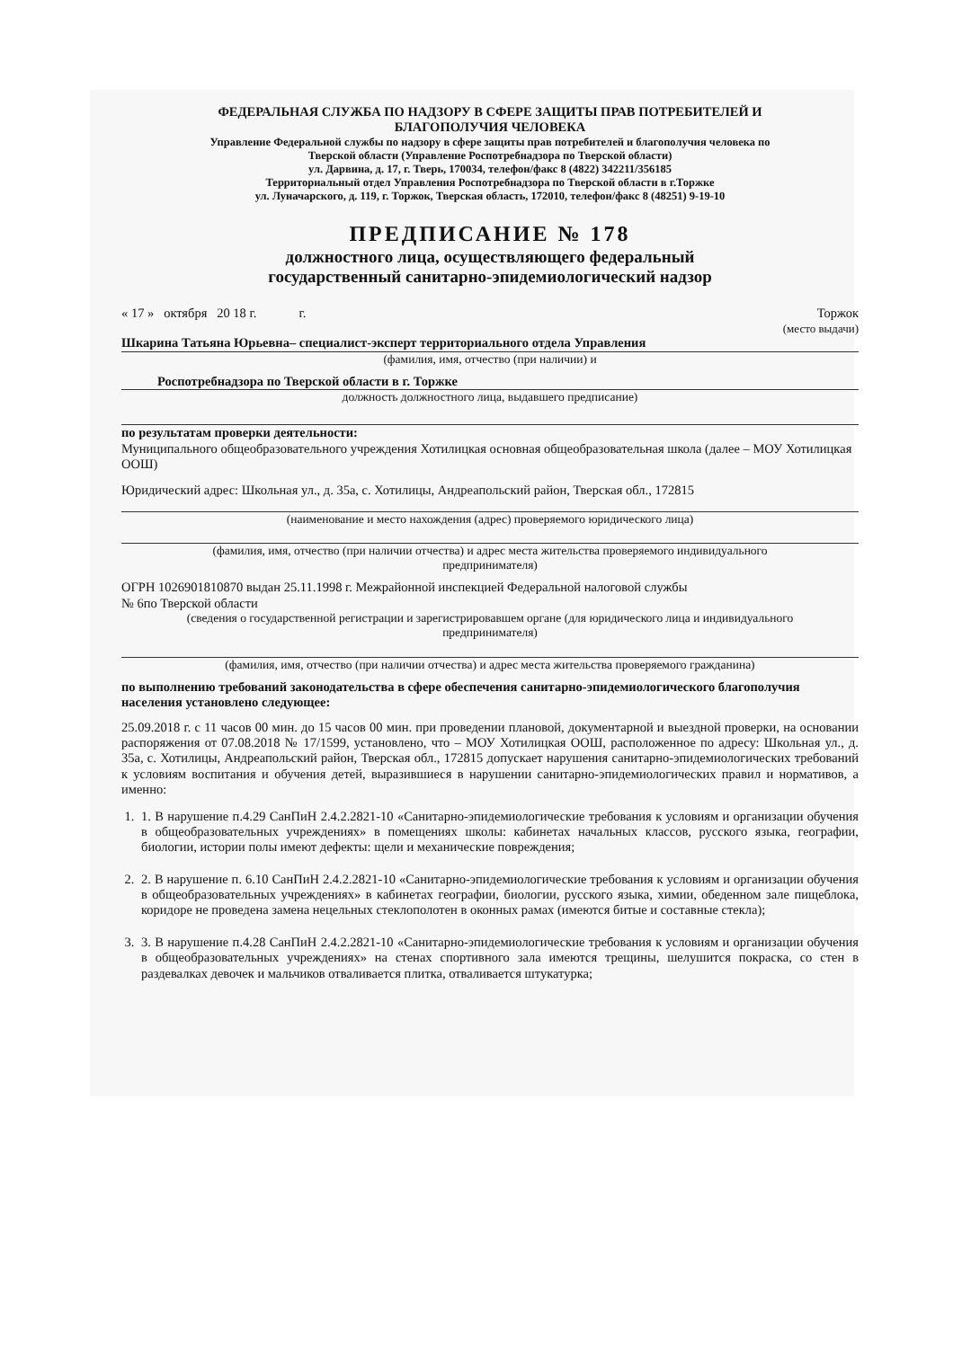ФЕДЕРАЛЬНАЯ СЛУЖБА ПО НАДЗОРУ В СФЕРЕ ЗАЩИТЫ ПРАВ ПОТРЕБИТЕЛЕЙ И
БЛАГОПОЛУЧИЯ ЧЕЛОВЕКА
Управление Федеральной службы по надзору в сфере защиты прав потребителей и благополучия человека по
Тверской области (Управление Роспотребнадзора по Тверской области)
ул. Дарвина, д. 17, г. Тверь, 170034, телефон/факс 8 (4822) 342211/356185
Территориальный отдел Управления Роспотребнадзора по Тверской области в г.Торжке
ул. Луначарского, д. 119, г. Торжок, Тверская область, 172010, телефон/факс 8 (48251) 9-19-10
ПРЕДПИСАНИЕ № 178
должностного лица, осуществляющего федеральный
государственный санитарно-эпидемиологический надзор
« 17 » октября 20 18 г. г. Торжок
(место выдачи)
Шкарина Татьяна Юрьевна– специалист-эксперт территориального отдела Управления
(фамилия, имя, отчество (при наличии) и
Роспотребнадзора по Тверской области в г. Торжке
должность должностного лица, выдавшего предписание)
по результатам проверки деятельности:
Муниципального общеобразовательного учреждения Хотилицкая основная общеобразовательная школа (далее – МОУ Хотилицкая ООШ)
Юридический адрес: Школьная ул., д. 35а, с. Хотилицы, Андреапольский район, Тверская обл., 172815
(наименование и место нахождения (адрес) проверяемого юридического лица)
(фамилия, имя, отчество (при наличии отчества) и адрес места жительства проверяемого индивидуального
предпринимателя)
ОГРН 1026901810870 выдан 25.11.1998 г. Межрайонной инспекцией Федеральной налоговой службы
№ 6по Тверской области
(сведения о государственной регистрации и зарегистрировавшем органе (для юридического лица и индивидуального
предпринимателя)
(фамилия, имя, отчество (при наличии отчества) и адрес места жительства проверяемого гражданина)
по выполнению требований законодательства в сфере обеспечения санитарно-эпидемиологического благополучия населения установлено следующее:
25.09.2018 г. с 11 часов 00 мин. до 15 часов 00 мин. при проведении плановой, документарной и выездной проверки, на основании распоряжения от 07.08.2018 № 17/1599, установлено, что – МОУ Хотилицкая ООШ, расположенное по адресу: Школьная ул., д. 35а, с. Хотилицы, Андреапольский район, Тверская обл., 172815 допускает нарушения санитарно-эпидемиологических требований к условиям воспитания и обучения детей, выразившиеся в нарушении санитарно-эпидемиологических правил и нормативов, а именно:
1. 1. В нарушение п.4.29 СанПиН 2.4.2.2821-10 «Санитарно-эпидемиологические требования к условиям и организации обучения в общеобразовательных учреждениях» в помещениях школы: кабинетах начальных классов, русского языка, географии, биологии, истории полы имеют дефекты: щели и механические повреждения;
2. 2. В нарушение п. 6.10 СанПиН 2.4.2.2821-10 «Санитарно-эпидемиологические требования к условиям и организации обучения в общеобразовательных учреждениях» в кабинетах географии, биологии, русского языка, химии, обеденном зале пищеблока, коридоре не проведена замена нецельных стеклополотен в оконных рамах (имеются битые и составные стекла);
3. 3. В нарушение п.4.28 СанПиН 2.4.2.2821-10 «Санитарно-эпидемиологические требования к условиям и организации обучения в общеобразовательных учреждениях» на стенах спортивного зала имеются трещины, шелушится покраска, со стен в раздевалках девочек и мальчиков отваливается плитка, отваливается штукатурка;